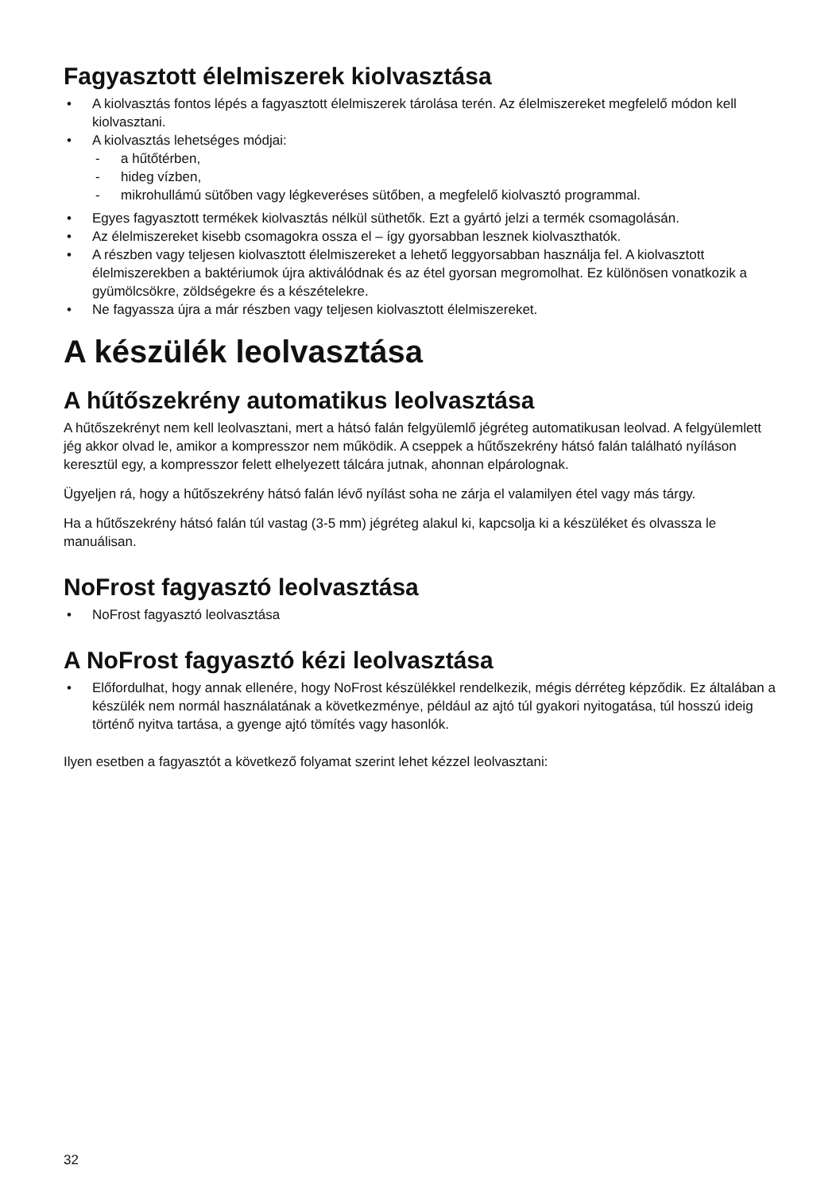Fagyasztott élelmiszerek kiolvasztása
• A kiolvasztás fontos lépés a fagyasztott élelmiszerek tárolása terén. Az élelmiszereket megfelelő módon kell kiolvasztani.
• A kiolvasztás lehetséges módjai:
- a hűtőtérben,
- hideg vízben,
- mikrohullámú sütőben vagy légkeveréses sütőben, a megfelelő kiolvasztó programmal.
• Egyes fagyasztott termékek kiolvasztás nélkül süthetők. Ezt a gyártó jelzi a termék csomagolásán.
• Az élelmiszereket kisebb csomagokra ossza el – így gyorsabban lesznek kiolvaszthatók.
• A részben vagy teljesen kiolvasztott élelmiszereket a lehető leggyorsabban használja fel. A kiolvasztott élelmiszerekben a baktériumok újra aktiválódnak és az étel gyorsan megromolhat. Ez különösen vonatkozik a gyümölcsökre, zöldségekre és a készételekre.
• Ne fagyassza újra a már részben vagy teljesen kiolvasztott élelmiszereket.
A készülék leolvasztása
A hűtőszekrény automatikus leolvasztása
A hűtőszekrényt nem kell leolvasztani, mert a hátsó falán felgyülemlő jégréteg automatikusan leolvad. A felgyülemlett jég akkor olvad le, amikor a kompresszor nem működik. A cseppek a hűtőszekrény hátsó falán található nyíláson keresztül egy, a kompresszor felett elhelyezett tálcára jutnak, ahonnan elpárolognak.
Ügyeljen rá, hogy a hűtőszekrény hátsó falán lévő nyílást soha ne zárja el valamilyen étel vagy más tárgy.
Ha a hűtőszekrény hátsó falán túl vastag (3-5 mm) jégréteg alakul ki, kapcsolja ki a készüléket és olvassza le manuálisan.
NoFrost fagyasztó leolvasztása
• NoFrost fagyasztó leolvasztása
A NoFrost fagyasztó kézi leolvasztása
• Előfordulhat, hogy annak ellenére, hogy NoFrost készülékkel rendelkezik, mégis dérréteg képződik. Ez általában a készülék nem normál használatának a következménye, például az ajtó túl gyakori nyitogatása, túl hosszú ideig történő nyitva tartása, a gyenge ajtó tömítés vagy hasonlók.
Ilyen esetben a fagyasztót a következő folyamat szerint lehet kézzel leolvasztani:
32